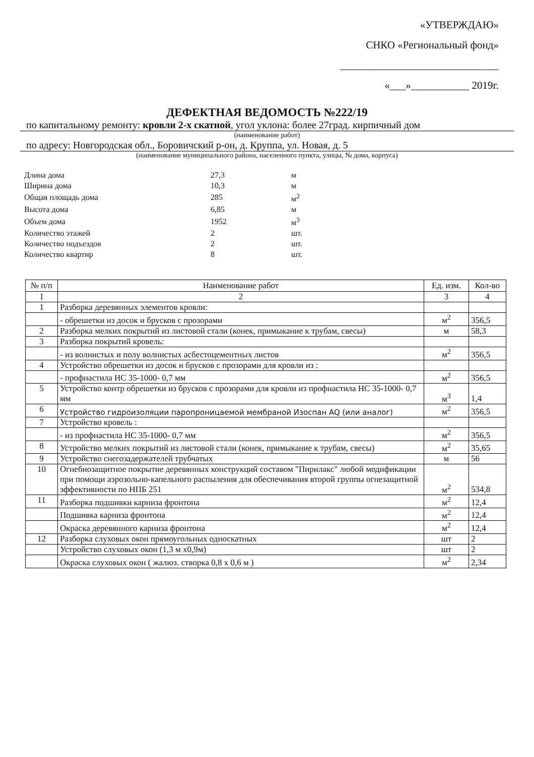«УТВЕРЖДАЮ»
СНКО «Региональный фонд»
______________________________
«___»___________ 2019г.
ДЕФЕКТНАЯ ВЕДОМОСТЬ №222/19
по капитальному ремонту: кровли 2-х скатной, угол уклона: более 27град. кирпичный дом
(наименование работ)
по адресу: Новгородская обл., Боровичский р-он, д. Круппа, ул. Новая, д. 5
(наименование муниципального района, населенного пункта, улицы, № дома, корпуса)
| Длина дома | 27,3 | м |
| Ширина дома | 10,3 | м |
| Общая площадь дома | 285 | м<sup>2</sup> |
| Высота дома | 6,85 | м |
| Объем дома | 1952 | м<sup>3</sup> |
| Количество этажей | 2 | шт. |
| Количество подъездов | 2 | шт. |
| Количество квартир | 8 | шт. |
| № п/п | Наименование работ | Ед. изм. | Кол-во |
| --- | --- | --- | --- |
| 1 | 2 | 3 | 4 |
| 1 | Разборка деревянных элементов кровли: | | |
| | - обрешетки из досок и брусков с прозорами | м<sup>2</sup> | 356,5 |
| 2 | Разборка мелких покрытий из листовой стали (конек, примыкание к трубам, свесы) | м | 58,3 |
| 3 | Разборка покрытий кровель: | | |
| | - из волнистых и полу волнистых асбестоцементных листов | м<sup>2</sup> | 356,5 |
| 4 | Устройство обрешетки из досок и брусков с прозорами для кровли из : | | |
| | - профнастила НС 35-1000- 0,7 мм | м<sup>2</sup> | 356,5 |
| 5 | Устройство контр обрешетки из брусков с прозорами для кровли из профнастила НС 35-1000- 0,7 мм | м<sup>3</sup> | 1,4 |
| 6 | Устройство гидроизоляции паропроницаемой мембраной Изоспан AQ (или аналог) | м<sup>2</sup> | 356,5 |
| 7 | Устройство кровель : | | |
| | - из профнастила НС 35-1000- 0,7 мм | м<sup>2</sup> | 356,5 |
| 8 | Устройство мелких покрытий из листовой стали (конек, примыкание к трубам, свесы) | м<sup>2</sup> | 35,65 |
| 9 | Устройство снегозадержателей трубчатых | м | 56 |
| 10 | Огнебиозащитное покрытие деревянных конструкций составом "Пирилакс" любой модификации при помощи аэрозольно-капельного распыления для обеспечивания второй группы огнезащитной эффективности по НПБ 251 | м<sup>2</sup> | 534,8 |
| 11 | Разборка подшивки карниза фронтона | м<sup>2</sup> | 12,4 |
| | Подшивка карниза фронтона | м<sup>2</sup> | 12,4 |
| | Окраска деревянного карниза фронтона | м<sup>2</sup> | 12,4 |
| 12 | Разборка слуховых окон прямоугольных односкатных | шт | 2 |
| | Устройство слуховых окон (1,3 м х0,9м) | шт | 2 |
| | Окраска слуховых окон ( жалюз. створка 0,8 х 0,6 м ) | м<sup>2</sup> | 2,34 |